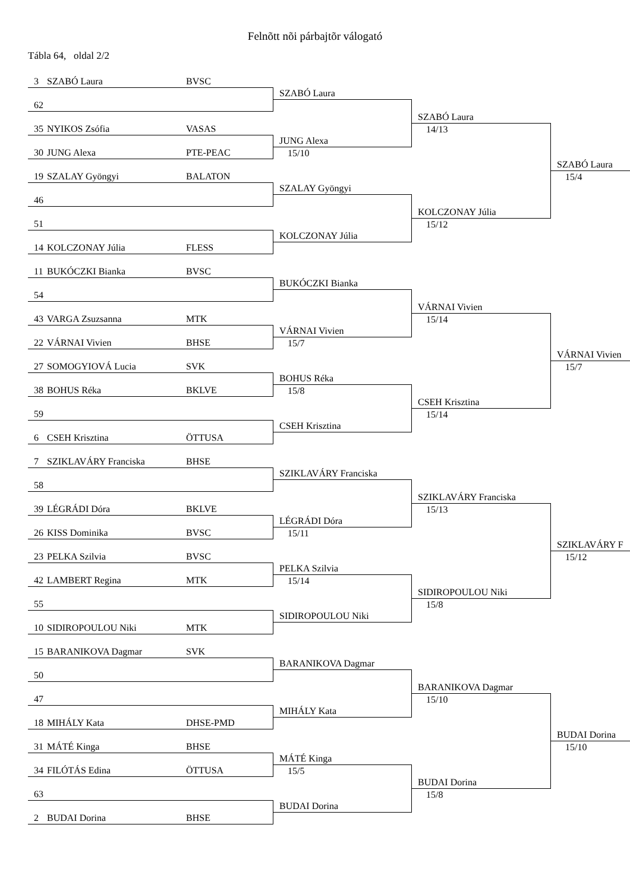Felnõtt nõi párbajtõr válogató
Tábla 64, oldal 2/2
3 SZABÓ Laura BVSC
SZABÓ Laura
62
SZABÓ Laura
35 NYIKOS Zsófia VASAS
JUNG Alexa
14/13
30 JUNG Alexa PTE-PEAC
15/10
SZABÓ Laura
19 SZALAY Gyöngyi BALATON
SZALAY Gyöngyi
15/4
46
KOLCZONAY Júlia
51
KOLCZONAY Júlia
15/12
14 KOLCZONAY Júlia FLESS
11 BUKÓCZKI Bianka BVSC
BUKÓCZKI Bianka
54
VÁRNAI Vivien
43 VARGA Zsuzsanna MTK
VÁRNAI Vivien
15/14
22 VÁRNAI Vivien BHSE
15/7
VÁRNAI Vivien
27 SOMOGYIOVÁ Lucia SVK
BOHUS Réka
15/7
38 BOHUS Réka BKLVE
15/8
CSEH Krisztina
59
CSEH Krisztina
15/14
6 CSEH Krisztina ÖTTUSA
7 SZIKLAVÁRY Franciska BHSE
SZIKLAVÁRY Franciska
58
SZIKLAVÁRY Franciska
39 LÉGRÁDI Dóra BKLVE
LÉGRÁDI Dóra
15/13
26 KISS Dominika BVSC
15/11
SZIKLAVÁRY F
23 PELKA Szilvia BVSC
PELKA Szilvia
15/12
42 LAMBERT Regina MTK
15/14
SIDIROPOULOU Niki
55
SIDIROPOULOU Niki
15/8
10 SIDIROPOULOU Niki MTK
15 BARANIKOVA Dagmar SVK
BARANIKOVA Dagmar
50
BARANIKOVA Dagmar
47
MIHÁLY Kata
15/10
18 MIHÁLY Kata DHSE-PMD
BUDAI Dorina
31 MÁTÉ Kinga BHSE
MÁTÉ Kinga
15/10
34 FILÓTÁS Edina ÖTTUSA
15/5
BUDAI Dorina
63
BUDAI Dorina
15/8
2 BUDAI Dorina BHSE